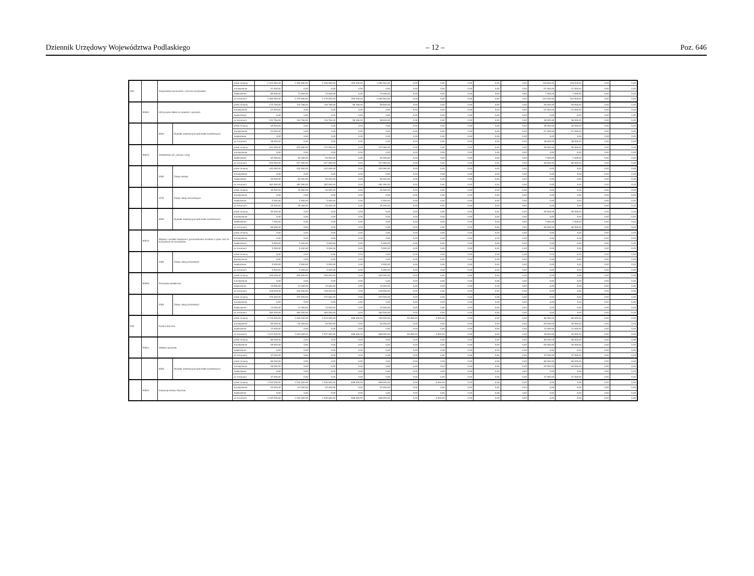Dziennik Urzędowy Województwa Podlaskiego – 12 – Poz. 646
| 900 | | Gospodarka komunalna i ochrona środowiska | | przed zmianą | 2 324 590,00 | 2 206 090,00 | 2 206 090,00 | 209 526,00 | 1 996 564,00 | 0,00 | 0,00 | 0,00 | 0,00 | 0,00 | 118 500,00 | 118 500,00 | 0,00 | 0,00 |
| | | | | zmniejszenie | -21 000,00 | 0,00 | 0,00 | 0,00 | 0,00 | 0,00 | 0,00 | 0,00 | 0,00 | 0,00 | -21 000,00 | -21 000,00 | 0,00 | 0,00 |
| | | | | zwiększenie | 80 000,00 | 73 000,00 | 73 000,00 | 0,00 | 73 000,00 | 0,00 | 0,00 | 0,00 | 0,00 | 0,00 | 7 000,00 | 7 000,00 | 0,00 | 0,00 |
| | | | | po zmianach | 2 383 590,00 | 2 279 090,00 | 2 279 090,00 | 209 526,00 | 2 069 564,00 | 0,00 | 0,00 | 0,00 | 0,00 | 0,00 | 104 500,00 | 104 500,00 | 0,00 | 0,00 |
| | 90004 | Utrzymanie zieleni w miastach i gminach | | przed zmianą | 175 766,00 | 116 766,00 | 116 766,00 | 58 166,00 | 58 600,00 | 0,00 | 0,00 | 0,00 | 0,00 | 0,00 | 59 000,00 | 59 000,00 | 0,00 | 0,00 |
| | | | | zmniejszenie | -21 000,00 | 0,00 | 0,00 | 0,00 | 0,00 | 0,00 | 0,00 | 0,00 | 0,00 | 0,00 | -21 000,00 | -21 000,00 | 0,00 | 0,00 |
| | | | | zwiększenie | 0,00 | 0,00 | 0,00 | 0,00 | 0,00 | 0,00 | 0,00 | 0,00 | 0,00 | 0,00 | 0,00 | 0,00 | 0,00 | 0,00 |
| | | | | po zmianach | 154 766,00 | 116 766,00 | 116 766,00 | 58 166,00 | 58 600,00 | 0,00 | 0,00 | 0,00 | 0,00 | 0,00 | 38 000,00 | 38 000,00 | 0,00 | 0,00 |
| | | 6050 | Wydatki inwestycyjne jednostek budżetowych | przed zmianą | 59 000,00 | 0,00 | 0,00 | 0,00 | 0,00 | 0,00 | 0,00 | 0,00 | 0,00 | 0,00 | 59 000,00 | 59 000,00 | 0,00 | 0,00 |
| | | | | zmniejszenie | -21 000,00 | 0,00 | 0,00 | 0,00 | 0,00 | 0,00 | 0,00 | 0,00 | 0,00 | 0,00 | -21 000,00 | -21 000,00 | 0,00 | 0,00 |
| | | | | zwiększenie | 0,00 | 0,00 | 0,00 | 0,00 | 0,00 | 0,00 | 0,00 | 0,00 | 0,00 | 0,00 | 0,00 | 0,00 | 0,00 | 0,00 |
| | | | | po zmianach | 38 000,00 | 0,00 | 0,00 | 0,00 | 0,00 | 0,00 | 0,00 | 0,00 | 0,00 | 0,00 | 38 000,00 | 38 000,00 | 0,00 | 0,00 |
| | 90015 | Oświetlenie ulic, placów i dróg | | przed zmianą | 531 590,00 | 472 090,00 | 472 090,00 | 0,00 | 472 090,00 | 0,00 | 0,00 | 0,00 | 0,00 | 0,00 | 59 500,00 | 59 500,00 | 0,00 | 0,00 |
| | | | | zmniejszenie | 0,00 | 0,00 | 0,00 | 0,00 | 0,00 | 0,00 | 0,00 | 0,00 | 0,00 | 0,00 | 0,00 | 0,00 | 0,00 | 0,00 |
| | | | | zwiększenie | 62 000,00 | 55 000,00 | 55 000,00 | 0,00 | 55 000,00 | 0,00 | 0,00 | 0,00 | 0,00 | 0,00 | 7 000,00 | 7 000,00 | 0,00 | 0,00 |
| | | | | po zmianach | 593 590,00 | 527 090,00 | 527 090,00 | 0,00 | 527 090,00 | 0,00 | 0,00 | 0,00 | 0,00 | 0,00 | 66 500,00 | 66 500,00 | 0,00 | 0,00 |
| | | 4260 | Zakup energii | przed zmianą | 432 090,00 | 432 090,00 | 432 090,00 | 0,00 | 432 090,00 | 0,00 | 0,00 | 0,00 | 0,00 | 0,00 | 0,00 | 0,00 | 0,00 | 0,00 |
| | | | | zmniejszenie | 0,00 | 0,00 | 0,00 | 0,00 | 0,00 | 0,00 | 0,00 | 0,00 | 0,00 | 0,00 | 0,00 | 0,00 | 0,00 | 0,00 |
| | | | | zwiększenie | 50 000,00 | 50 000,00 | 50 000,00 | 0,00 | 50 000,00 | 0,00 | 0,00 | 0,00 | 0,00 | 0,00 | 0,00 | 0,00 | 0,00 | 0,00 |
| | | | | po zmianach | 482 090,00 | 482 090,00 | 482 090,00 | 0,00 | 482 090,00 | 0,00 | 0,00 | 0,00 | 0,00 | 0,00 | 0,00 | 0,00 | 0,00 | 0,00 |
| | | 4270 | Zakup usług remontowych | przed zmianą | 40 000,00 | 40 000,00 | 40 000,00 | 0,00 | 40 000,00 | 0,00 | 0,00 | 0,00 | 0,00 | 0,00 | 0,00 | 0,00 | 0,00 | 0,00 |
| | | | | zmniejszenie | 0,00 | 0,00 | 0,00 | 0,00 | 0,00 | 0,00 | 0,00 | 0,00 | 0,00 | 0,00 | 0,00 | 0,00 | 0,00 | 0,00 |
| | | | | zwiększenie | 5 000,00 | 5 000,00 | 5 000,00 | 0,00 | 5 000,00 | 0,00 | 0,00 | 0,00 | 0,00 | 0,00 | 0,00 | 0,00 | 0,00 | 0,00 |
| | | | | po zmianach | 45 000,00 | 45 000,00 | 45 000,00 | 0,00 | 45 000,00 | 0,00 | 0,00 | 0,00 | 0,00 | 0,00 | 0,00 | 0,00 | 0,00 | 0,00 |
| | | 6050 | Wydatki inwestycyjne jednostek budżetowych | przed zmianą | 59 500,00 | 0,00 | 0,00 | 0,00 | 0,00 | 0,00 | 0,00 | 0,00 | 0,00 | 0,00 | 59 500,00 | 59 500,00 | 0,00 | 0,00 |
| | | | | zmniejszenie | 0,00 | 0,00 | 0,00 | 0,00 | 0,00 | 0,00 | 0,00 | 0,00 | 0,00 | 0,00 | 0,00 | 0,00 | 0,00 | 0,00 |
| | | | | zwiększenie | 7 000,00 | 0,00 | 0,00 | 0,00 | 0,00 | 0,00 | 0,00 | 0,00 | 0,00 | 0,00 | 7 000,00 | 7 000,00 | 0,00 | 0,00 |
| | | | | po zmianach | 66 500,00 | 0,00 | 0,00 | 0,00 | 0,00 | 0,00 | 0,00 | 0,00 | 0,00 | 0,00 | 66 500,00 | 66 500,00 | 0,00 | 0,00 |
| | 90019 | Wpływy i wydatki związane z gromadzeniem środków z opłat i kar za korzystanie ze środowiska | | przed zmianą | 0,00 | 0,00 | 0,00 | 0,00 | 0,00 | 0,00 | 0,00 | 0,00 | 0,00 | 0,00 | 0,00 | 0,00 | 0,00 | 0,00 |
| | | | | zmniejszenie | 0,00 | 0,00 | 0,00 | 0,00 | 0,00 | 0,00 | 0,00 | 0,00 | 0,00 | 0,00 | 0,00 | 0,00 | 0,00 | 0,00 |
| | | | | zwiększenie | 5 000,00 | 5 000,00 | 5 000,00 | 0,00 | 5 000,00 | 0,00 | 0,00 | 0,00 | 0,00 | 0,00 | 0,00 | 0,00 | 0,00 | 0,00 |
| | | | | po zmianach | 5 000,00 | 5 000,00 | 5 000,00 | 0,00 | 5 000,00 | 0,00 | 0,00 | 0,00 | 0,00 | 0,00 | 0,00 | 0,00 | 0,00 | 0,00 |
| | | 4300 | Zakup usług pozostałych | przed zmianą | 0,00 | 0,00 | 0,00 | 0,00 | 0,00 | 0,00 | 0,00 | 0,00 | 0,00 | 0,00 | 0,00 | 0,00 | 0,00 | 0,00 |
| | | | | zmniejszenie | 0,00 | 0,00 | 0,00 | 0,00 | 0,00 | 0,00 | 0,00 | 0,00 | 0,00 | 0,00 | 0,00 | 0,00 | 0,00 | 0,00 |
| | | | | zwiększenie | 5 000,00 | 5 000,00 | 5 000,00 | 0,00 | 5 000,00 | 0,00 | 0,00 | 0,00 | 0,00 | 0,00 | 0,00 | 0,00 | 0,00 | 0,00 |
| | | | | po zmianach | 5 000,00 | 5 000,00 | 5 000,00 | 0,00 | 5 000,00 | 0,00 | 0,00 | 0,00 | 0,00 | 0,00 | 0,00 | 0,00 | 0,00 | 0,00 |
| | 90095 | Pozostała działalność | | przed zmianą | 405 000,00 | 405 000,00 | 405 000,00 | 0,00 | 405 000,00 | 0,00 | 0,00 | 0,00 | 0,00 | 0,00 | 0,00 | 0,00 | 0,00 | 0,00 |
| | | | | zmniejszenie | 0,00 | 0,00 | 0,00 | 0,00 | 0,00 | 0,00 | 0,00 | 0,00 | 0,00 | 0,00 | 0,00 | 0,00 | 0,00 | 0,00 |
| | | | | zwiększenie | 13 000,00 | 13 000,00 | 13 000,00 | 0,00 | 13 000,00 | 0,00 | 0,00 | 0,00 | 0,00 | 0,00 | 0,00 | 0,00 | 0,00 | 0,00 |
| | | | | po zmianach | 418 000,00 | 418 000,00 | 418 000,00 | 0,00 | 418 000,00 | 0,00 | 0,00 | 0,00 | 0,00 | 0,00 | 0,00 | 0,00 | 0,00 | 0,00 |
| | | 4300 | Zakup usług pozostałych | przed zmianą | 370 500,00 | 370 500,00 | 370 500,00 | 0,00 | 370 500,00 | 0,00 | 0,00 | 0,00 | 0,00 | 0,00 | 0,00 | 0,00 | 0,00 | 0,00 |
| | | | | zmniejszenie | 0,00 | 0,00 | 0,00 | 0,00 | 0,00 | 0,00 | 0,00 | 0,00 | 0,00 | 0,00 | 0,00 | 0,00 | 0,00 | 0,00 |
| | | | | zwiększenie | 13 000,00 | 13 000,00 | 13 000,00 | 0,00 | 13 000,00 | 0,00 | 0,00 | 0,00 | 0,00 | 0,00 | 0,00 | 0,00 | 0,00 | 0,00 |
| | | | | po zmianach | 383 500,00 | 383 500,00 | 383 500,00 | 0,00 | 383 500,00 | 0,00 | 0,00 | 0,00 | 0,00 | 0,00 | 0,00 | 0,00 | 0,00 | 0,00 |
| 926 | | Kultura fizyczna | | przed zmianą | 1 725 000,00 | 1 639 000,00 | 1 543 000,00 | 838 000,00 | 705 000,00 | 90 000,00 | 6 000,00 | 0,00 | 0,00 | 0,00 | 86 000,00 | 86 000,00 | 0,00 | 0,00 |
| | | | | zmniejszenie | -65 000,00 | -16 000,00 | -16 000,00 | 0,00 | -16 000,00 | 0,00 | 0,00 | 0,00 | 0,00 | 0,00 | -49 000,00 | -49 000,00 | 0,00 | 0,00 |
| | | | | zwiększenie | 12 000,00 | 0,00 | 0,00 | 0,00 | 0,00 | 0,00 | 0,00 | 0,00 | 0,00 | 0,00 | 12 000,00 | 12 000,00 | 0,00 | 0,00 |
| | | | | po zmianach | 1 672 000,00 | 1 623 000,00 | 1 527 000,00 | 838 000,00 | 689 000,00 | 90 000,00 | 6 000,00 | 0,00 | 0,00 | 0,00 | 49 000,00 | 49 000,00 | 0,00 | 0,00 |
| | 92601 | Obiekty sportowe | | przed zmianą | 86 000,00 | 0,00 | 0,00 | 0,00 | 0,00 | 0,00 | 0,00 | 0,00 | 0,00 | 0,00 | 86 000,00 | 86 000,00 | 0,00 | 0,00 |
| | | | | zmniejszenie | -49 000,00 | 0,00 | 0,00 | 0,00 | 0,00 | 0,00 | 0,00 | 0,00 | 0,00 | 0,00 | -49 000,00 | -49 000,00 | 0,00 | 0,00 |
| | | | | zwiększenie | 0,00 | 0,00 | 0,00 | 0,00 | 0,00 | 0,00 | 0,00 | 0,00 | 0,00 | 0,00 | 0,00 | 0,00 | 0,00 | 0,00 |
| | | | | po zmianach | 37 000,00 | 0,00 | 0,00 | 0,00 | 0,00 | 0,00 | 0,00 | 0,00 | 0,00 | 0,00 | 37 000,00 | 37 000,00 | 0,00 | 0,00 |
| | | 6050 | Wydatki inwestycyjne jednostek budżetowych | przed zmianą | 86 000,00 | 0,00 | 0,00 | 0,00 | 0,00 | 0,00 | 0,00 | 0,00 | 0,00 | 0,00 | 86 000,00 | 86 000,00 | 0,00 | 0,00 |
| | | | | zmniejszenie | -49 000,00 | 0,00 | 0,00 | 0,00 | 0,00 | 0,00 | 0,00 | 0,00 | 0,00 | 0,00 | -49 000,00 | -49 000,00 | 0,00 | 0,00 |
| | | | | zwiększenie | 0,00 | 0,00 | 0,00 | 0,00 | 0,00 | 0,00 | 0,00 | 0,00 | 0,00 | 0,00 | 0,00 | 0,00 | 0,00 | 0,00 |
| | | | | po zmianach | 37 000,00 | 0,00 | 0,00 | 0,00 | 0,00 | 0,00 | 0,00 | 0,00 | 0,00 | 0,00 | 37 000,00 | 37 000,00 | 0,00 | 0,00 |
| | 92604 | Instytucje kultury fizycznej | | przed zmianą | 1 542 000,00 | 1 542 000,00 | 1 536 000,00 | 838 000,00 | 698 000,00 | 0,00 | 6 000,00 | 0,00 | 0,00 | 0,00 | 0,00 | 0,00 | 0,00 | 0,00 |
| | | | | zmniejszenie | -10 000,00 | -10 000,00 | -10 000,00 | 0,00 | -10 000,00 | 0,00 | 0,00 | 0,00 | 0,00 | 0,00 | 0,00 | 0,00 | 0,00 | 0,00 |
| | | | | zwiększenie | 0,00 | 0,00 | 0,00 | 0,00 | 0,00 | 0,00 | 0,00 | 0,00 | 0,00 | 0,00 | 0,00 | 0,00 | 0,00 | 0,00 |
| | | | | po zmianach | 1 532 000,00 | 1 532 000,00 | 1 526 000,00 | 838 000,00 | 688 000,00 | 0,00 | 6 000,00 | 0,00 | 0,00 | 0,00 | 0,00 | 0,00 | 0,00 | 0,00 |